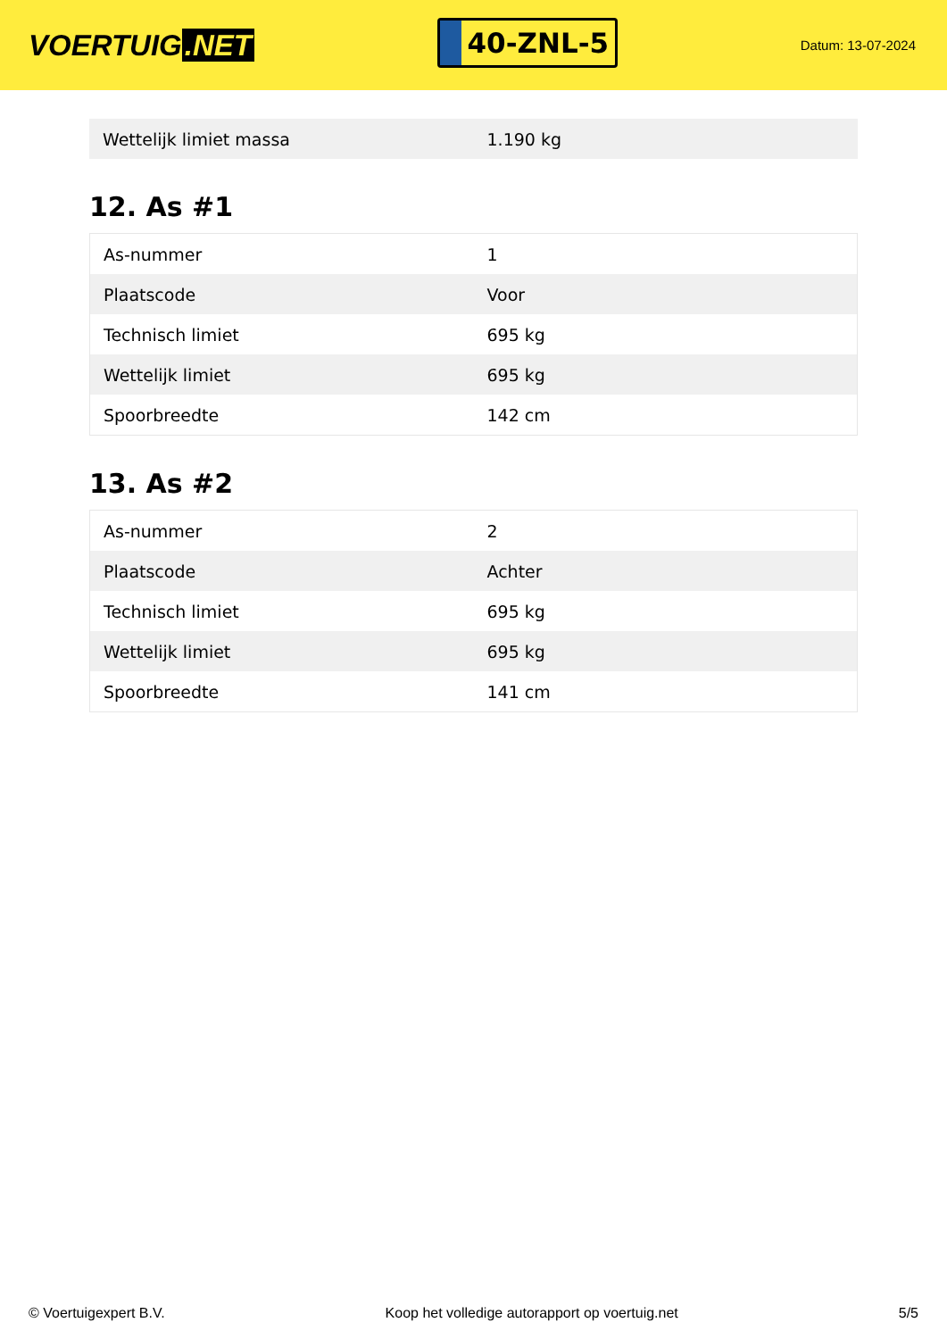VOERTUIG.NET
40-ZNL-5
Datum: 13-07-2024
| Wettelijk limiet massa | 1.190 kg |
12. As #1
| As-nummer | 1 |
| Plaatscode | Voor |
| Technisch limiet | 695 kg |
| Wettelijk limiet | 695 kg |
| Spoorbreedte | 142 cm |
13. As #2
| As-nummer | 2 |
| Plaatscode | Achter |
| Technisch limiet | 695 kg |
| Wettelijk limiet | 695 kg |
| Spoorbreedte | 141 cm |
© Voertuigexpert B.V. Koop het volledige autorapport op voertuig.net 5/5